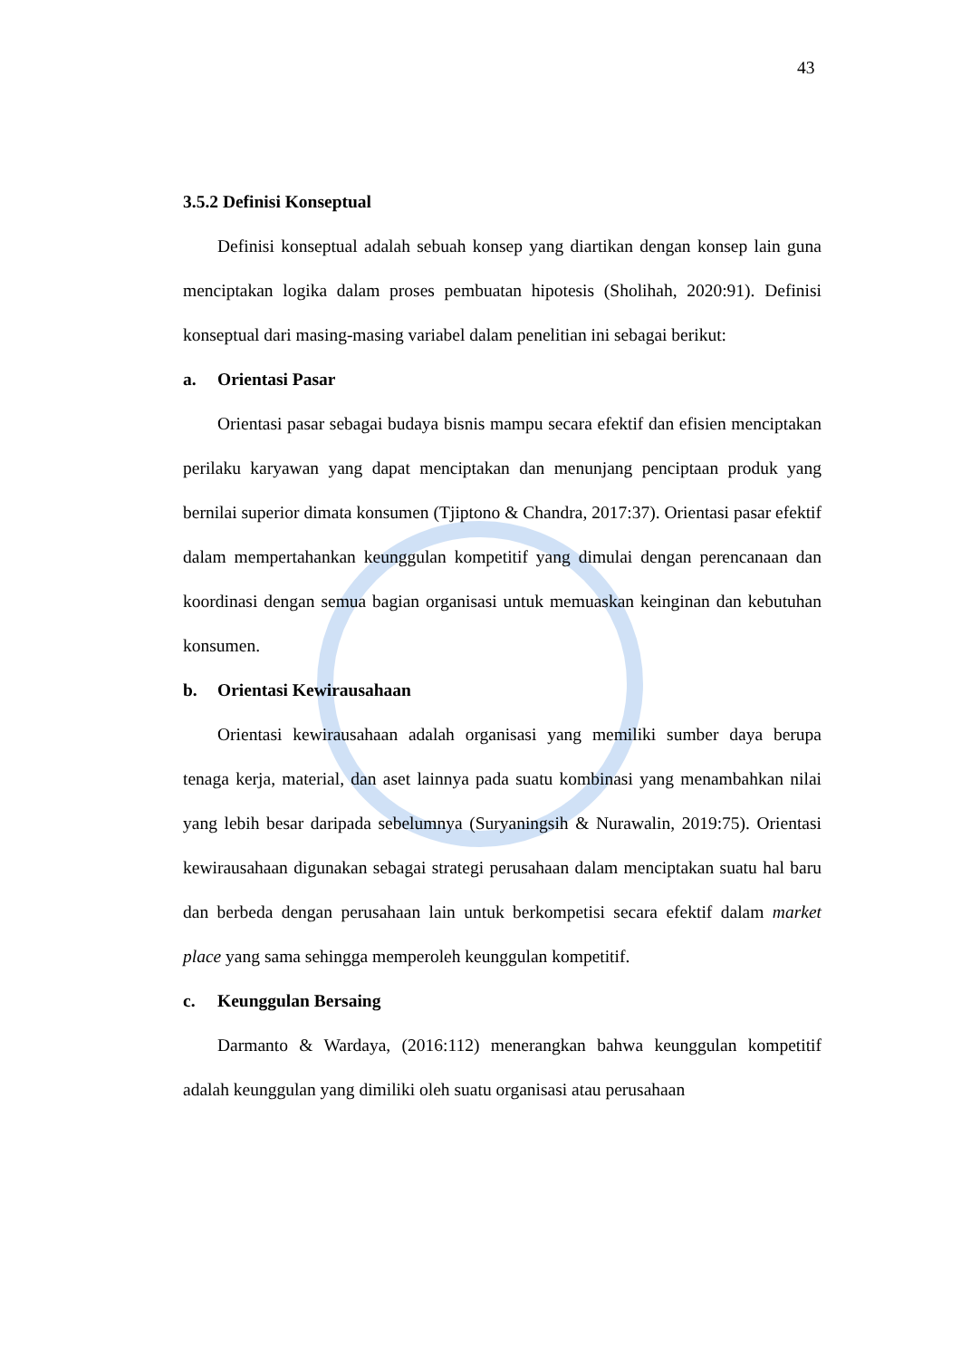43
3.5.2 Definisi Konseptual
Definisi konseptual adalah sebuah konsep yang diartikan dengan konsep lain guna menciptakan logika dalam proses pembuatan hipotesis (Sholihah, 2020:91). Definisi konseptual dari masing-masing variabel dalam penelitian ini sebagai berikut:
a. Orientasi Pasar
Orientasi pasar sebagai budaya bisnis mampu secara efektif dan efisien menciptakan perilaku karyawan yang dapat menciptakan dan menunjang penciptaan produk yang bernilai superior dimata konsumen (Tjiptono & Chandra, 2017:37). Orientasi pasar efektif dalam mempertahankan keunggulan kompetitif yang dimulai dengan perencanaan dan koordinasi dengan semua bagian organisasi untuk memuaskan keinginan dan kebutuhan konsumen.
b. Orientasi Kewirausahaan
Orientasi kewirausahaan adalah organisasi yang memiliki sumber daya berupa tenaga kerja, material, dan aset lainnya pada suatu kombinasi yang menambahkan nilai yang lebih besar daripada sebelumnya (Suryaningsih & Nurawalin, 2019:75). Orientasi kewirausahaan digunakan sebagai strategi perusahaan dalam menciptakan suatu hal baru dan berbeda dengan perusahaan lain untuk berkompetisi secara efektif dalam market place yang sama sehingga memperoleh keunggulan kompetitif.
c. Keunggulan Bersaing
Darmanto & Wardaya, (2016:112) menerangkan bahwa keunggulan kompetitif adalah keunggulan yang dimiliki oleh suatu organisasi atau perusahaan